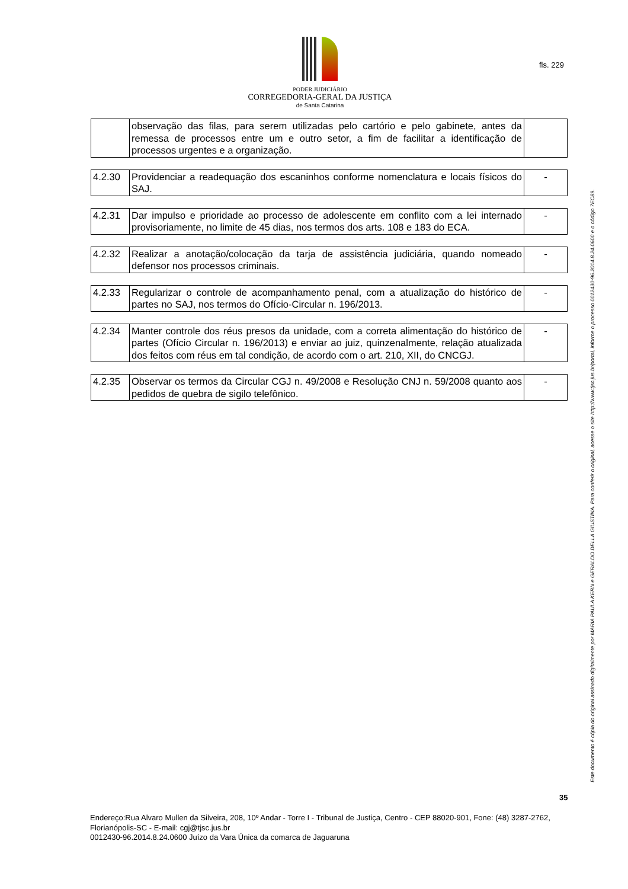PODER JUDICIÁRIO
CORREGEDORIA-GERAL DA JUSTIÇA
de Santa Catarina
fls. 229
| | observação das filas, para serem utilizadas pelo cartório e pelo gabinete, antes da remessa de processos entre um e outro setor, a fim de facilitar a identificação de processos urgentes e a organização. | |
| 4.2.30 | Providenciar a readequação dos escaninhos conforme nomenclatura e locais físicos do SAJ. | - |
| 4.2.31 | Dar impulso e prioridade ao processo de adolescente em conflito com a lei internado provisoriamente, no limite de 45 dias, nos termos dos arts. 108 e 183 do ECA. | - |
| 4.2.32 | Realizar a anotação/colocação da tarja de assistência judiciária, quando nomeado defensor nos processos criminais. | - |
| 4.2.33 | Regularizar o controle de acompanhamento penal, com a atualização do histórico de partes no SAJ, nos termos do Ofício-Circular n. 196/2013. | - |
| 4.2.34 | Manter controle dos réus presos da unidade, com a correta alimentação do histórico de partes (Ofício Circular n. 196/2013) e enviar ao juiz, quinzenalmente, relação atualizada dos feitos com réus em tal condição, de acordo com o art. 210, XII, do CNCGJ. | - |
| 4.2.35 | Observar os termos da Circular CGJ n. 49/2008 e Resolução CNJ n. 59/2008 quanto aos pedidos de quebra de sigilo telefônico. | - |
Este documento é cópia do original assinado digitalmente por MARIA PAULA KERN e GERALDO DELLA GIUSTINA. Para conferir o original, acesse o site http://www.tjsc.jus.br/portal, informe o processo 0012430-96.2014.8.24.0600 e o código 7EC89.
35
Endereço:Rua Alvaro Mullen da Silveira, 208, 10º Andar - Torre I - Tribunal de Justiça, Centro - CEP 88020-901, Fone: (48) 3287-2762, Florianópolis-SC - E-mail: cgj@tjsc.jus.br
0012430-96.2014.8.24.0600 Juízo da Vara Única da comarca de Jaguaruna